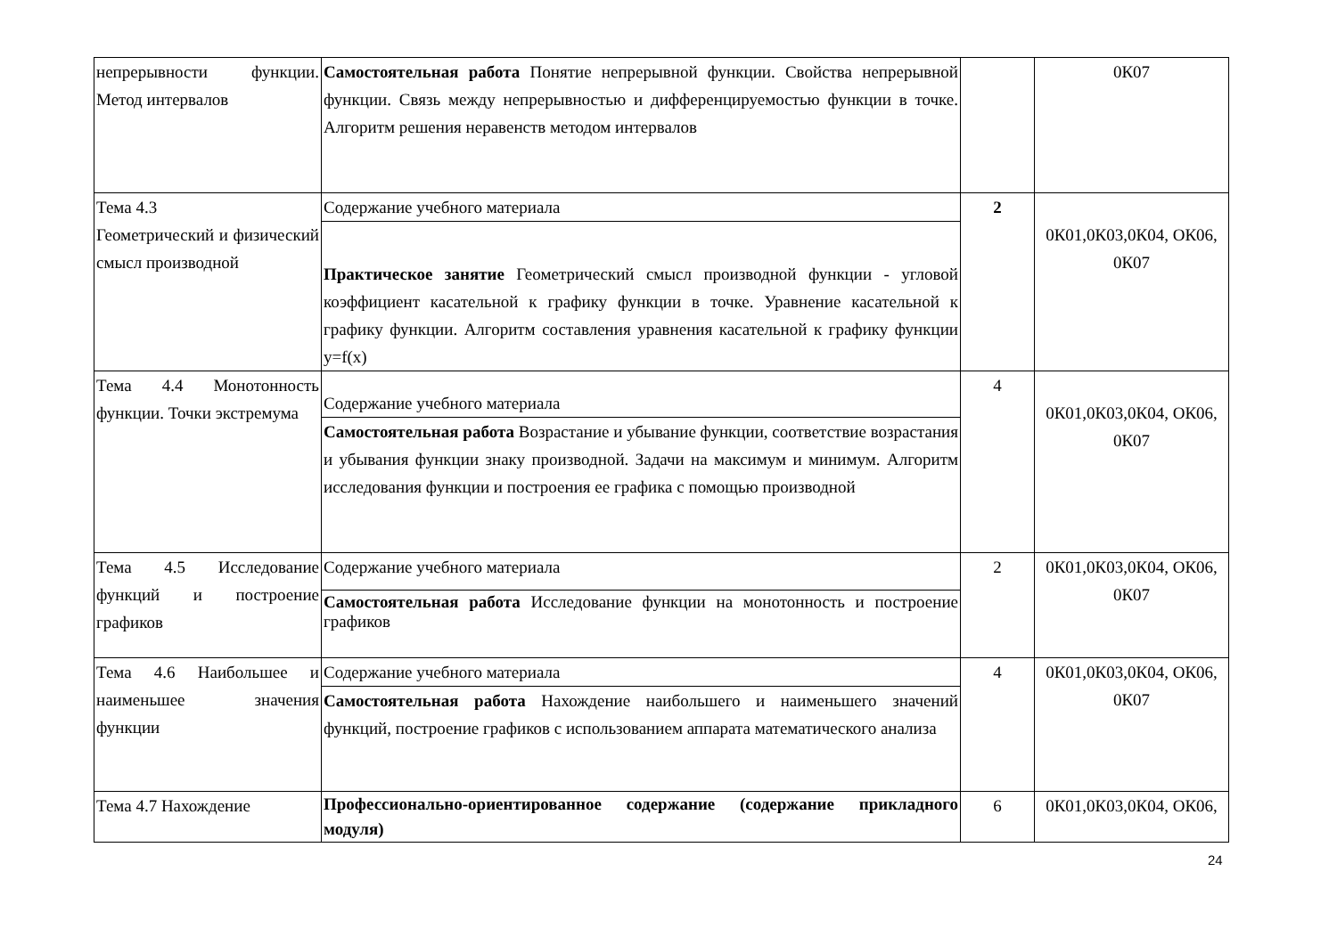| непрерывности функции. Метод интервалов | Самостоятельная работа Понятие непрерывной функции. Свойства непрерывной функции. Связь между непрерывностью и дифференцируемостью функции в точке. Алгоритм решения неравенств методом интервалов | | 0К07 |
| Тема 4.3 Геометрический и физический смысл производной | Содержание учебного материала | 2 | 0К01,0К03,0К04, ОК06, 0К07 |
| | Практическое занятие Геометрический смысл производной функции - угловой коэффициент касательной к графику функции в точке. Уравнение касательной к графику функции. Алгоритм составления уравнения касательной к графику функции y=f(x) | | |
| Тема 4.4 Монотонность функции. Точки экстремума | Содержание учебного материала | 4 | 0К01,0К03,0К04, ОК06, 0К07 |
| | Самостоятельная работа Возрастание и убывание функции, соответствие возрастания и убывания функции знаку производной. Задачи на максимум и минимум. Алгоритм исследования функции и построения ее графика с помощью производной | | |
| Тема 4.5 Исследование функций и построение графиков | Содержание учебного материала | 2 | 0К01,0К03,0К04, ОК06, 0К07 |
| | Самостоятельная работа Исследование функции на монотонность и построение графиков | | |
| Тема 4.6 Наибольшее и наименьшее значения функции | Содержание учебного материала | 4 | 0К01,0К03,0К04, ОК06, 0К07 |
| | Самостоятельная работа Нахождение наибольшего и наименьшего значений функций, построение графиков с использованием аппарата математического анализа | | |
| Тема 4.7 Нахождение | Профессионально-ориентированное содержание (содержание прикладного модуля) | 6 | 0К01,0К03,0К04, ОК06, |
24